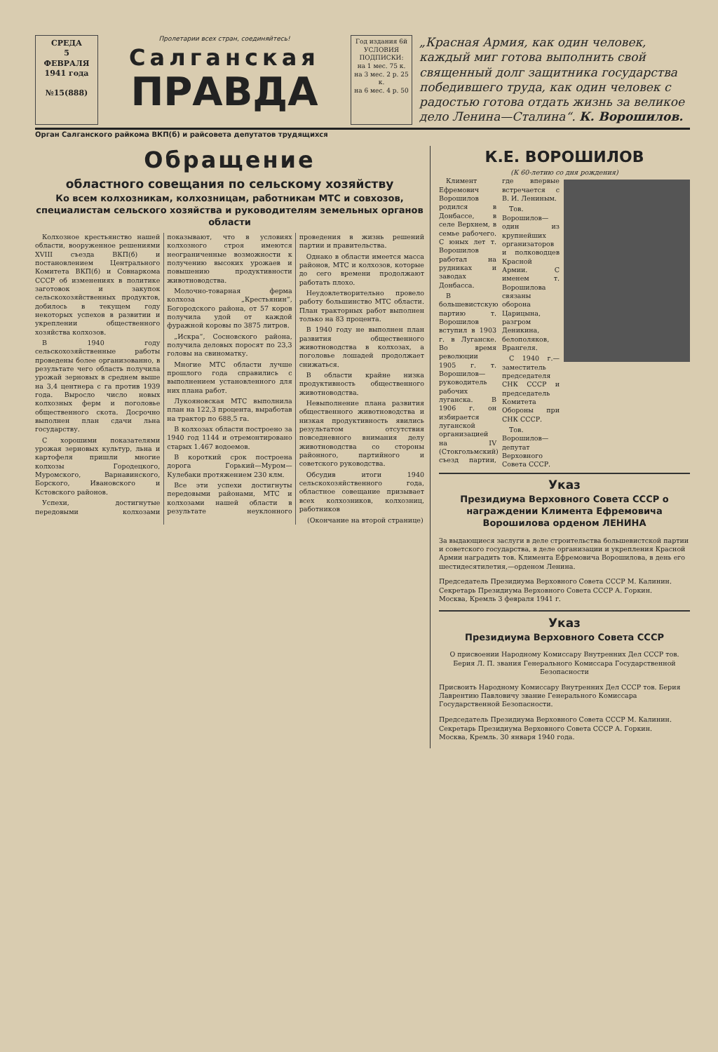СРЕДА
5
ФЕВРАЛЯ
1941 года
№15(888)
Пролетарии всех стран, соединяйтесь!
Салганская
ПРАВДА
Год издания 6й
УСЛОВИЯ ПОДПИСКИ:
на 1 мес. 75 к.
на 3 мес. 2 р. 25 к.
на 6 мес. 4 р. 50
„Красная Армия, как один человек, каждый миг готова выполнить свой священный долг защитника государства победившего труда, как один человек с радостью готова отдать жизнь за великое дело Ленина—Сталина“. К. Ворошилов.
Орган Салганского райкома ВКП(б) и райсовета депутатов трудящихся
Обращение
областного совещания по сельскому хозяйству
Ко всем колхозникам, колхозницам, работникам МТС и совхозов, специалистам сельского хозяйства и руководителям земельных органов области
Колхозное крестьянство нашей области, вооруженное решениями XVIII съезда ВКП(б) и постановлением Центрального Комитета ВКП(б) и Совнаркома СССР об изменениях в политике заготовок и закупок сельскохозяйственных продуктов, добилось в текущем году некоторых успехов в развитии и укреплении общественного хозяйства колхозов.
В 1940 году сельскохозяйственные работы проведены более организованно, в результате чего область получила урожай зерновых в среднем выше на 3,4 центнера с га против 1939 года. Выросло число новых колхозных ферм и поголовье общественного скота. Досрочно выполнен план сдачи льна государству.
С хорошими показателями урожая зерновых культур, льна и картофеля пришли многие колхозы Городецкого, Муромского, Варнавинского, Борского, Ивановского и Кстовского районов.
Успехи, достигнутые передовыми колхозами показывают, что в условиях колхозного строя имеются неограниченные возможности к получению высоких урожаев и повышению продуктивности животноводства.
Молочно-товарная ферма колхоза „Крестьянин“, Богородского района, от 57 коров получила удой от каждой фуражной коровы по 3875 литров.
„Искра“, Сосновского района, получила деловых поросят по 23,3 головы на свиноматку.
Многие МТС области лучше прошлого года справились с выполнением установленного для них плана работ.
Лукояновская МТС выполнила план на 122,3 процента, выработав на трактор по 688,5 га.
В колхозах области построено за 1940 год 1144 и отремонтировано старых 1.467 водоемов.
В короткий срок построена дорога Горький—Муром—Кулебаки протяжением 230 клм.
Все эти успехи достигнуты передовыми районами, МТС и колхозами нашей области в результате неуклонного проведения в жизнь решений партии и правительства.
Однако в области имеется масса районов, МТС и колхозов, которые до сего времени продолжают работать плохо.
Неудовлетворительно провело работу большинство МТС области. План тракторных работ выполнен только на 83 процента.
В 1940 году не выполнен план развития общественного животноводства в колхозах, а поголовье лошадей продолжает снижаться.
В области крайне низка продуктивность общественного животноводства.
Невыполнение плана развития общественного животноводства и низкая продуктивность явились результатом отсутствия повседневного внимания делу животноводства со стороны районного, партийного и советского руководства.
Обсудив итоги 1940 сельскохозяйственного года, областное совещание призывает всех колхозников, колхозниц, работников
(Окончание на второй странице)
К.Е. ВОРОШИЛОВ
(К 60-летию со дня рождения)
Климент Ефремович Ворошилов родился в Донбассе, в селе Верхнем, в семье рабочего. С юных лет т. Ворошилов работал на рудниках и заводах Донбасса.
В большевистскую партию т. Ворошилов вступил в 1903 г. в Луганске. Во время революции 1905 г. т. Ворошилов—руководитель рабочих луганска. В 1906 г. он избирается луганской организацией на IV (Стокгольмский) съезд партии, где впервые встречается с В. И. Лениным.
Тов. Ворошилов—один из крупнейших организаторов и полководцев Красной Армии. С именем т. Ворошилова связаны оборона Царицына, разгром Деникина, белополяков, Врангеля.
С 1940 г.—заместитель председателя СНК СССР и председатель Комитета Обороны при СНК СССР.
Тов. Ворошилов—депутат Верховного Совета СССР.
Указ
Президиума Верховного Совета СССР о награждении Климента Ефремовича Ворошилова орденом ЛЕНИНА
За выдающиеся заслуги в деле строительства большевистской партии и советского государства, в деле организации и укрепления Красной Армии наградить тов. Климента Ефремовича Ворошилова, в день его шестидесятилетия,—орденом Ленина.
Председатель Президиума Верховного Совета СССР М. Калинин.
Секретарь Президиума Верховного Совета СССР А. Горкин.
Москва, Кремль 3 февраля 1941 г.
Указ
Президиума Верховного Совета СССР
О присвоении Народному Комиссару Внутренних Дел СССР тов. Берия Л. П. звания Генерального Комиссара Государственной Безопасности
Присвоить Народному Комиссару Внутренних Дел СССР тов. Берия Лаврентию Павловичу звание Генерального Комиссара Государственной Безопасности.
Председатель Президиума Верховного Совета СССР М. Калинин.
Секретарь Президиума Верховного Совета СССР А. Горкин.
Москва, Кремль. 30 января 1940 года.